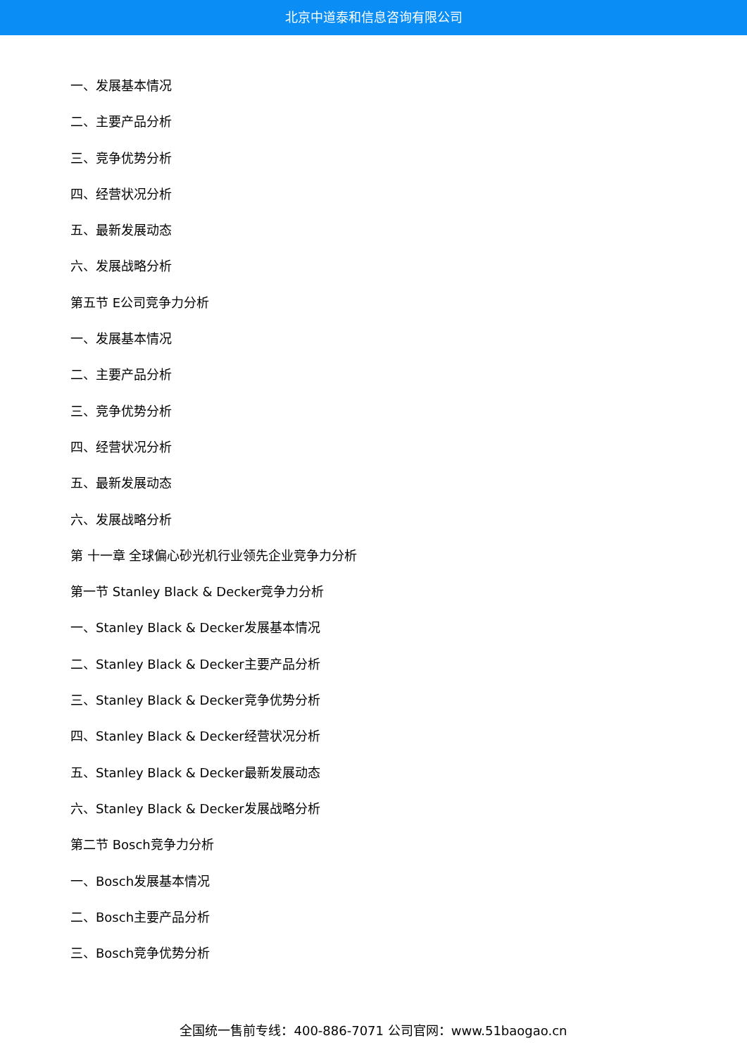北京中道泰和信息咨询有限公司
一、发展基本情况
二、主要产品分析
三、竞争优势分析
四、经营状况分析
五、最新发展动态
六、发展战略分析
第五节 E公司竞争力分析
一、发展基本情况
二、主要产品分析
三、竞争优势分析
四、经营状况分析
五、最新发展动态
六、发展战略分析
第 十一章 全球偏心砂光机行业领先企业竞争力分析
第一节 Stanley Black & Decker竞争力分析
一、Stanley Black & Decker发展基本情况
二、Stanley Black & Decker主要产品分析
三、Stanley Black & Decker竞争优势分析
四、Stanley Black & Decker经营状况分析
五、Stanley Black & Decker最新发展动态
六、Stanley Black & Decker发展战略分析
第二节 Bosch竞争力分析
一、Bosch发展基本情况
二、Bosch主要产品分析
三、Bosch竞争优势分析
全国统一售前专线：400-886-7071 公司官网：www.51baogao.cn